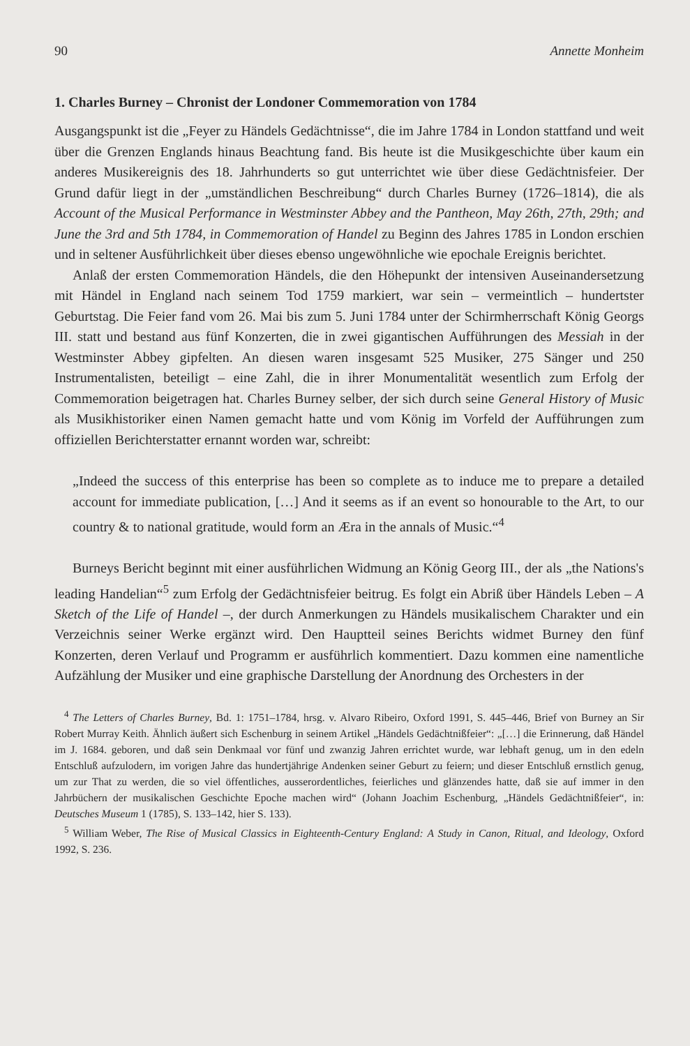90 Annette Monheim
1. Charles Burney – Chronist der Londoner Commemoration von 1784
Ausgangspunkt ist die „Feyer zu Händels Gedächtnisse“, die im Jahre 1784 in London stattfand und weit über die Grenzen Englands hinaus Beachtung fand. Bis heute ist die Musikgeschichte über kaum ein anderes Musikereignis des 18. Jahrhunderts so gut unterrichtet wie über diese Gedächtnisfeier. Der Grund dafür liegt in der „umständlichen Beschreibung“ durch Charles Burney (1726–1814), die als Account of the Musical Performance in Westminster Abbey and the Pantheon, May 26th, 27th, 29th; and June the 3rd and 5th 1784, in Commemoration of Handel zu Beginn des Jahres 1785 in London erschien und in seltener Ausführlichkeit über dieses ebenso ungewöhnliche wie epochale Ereignis berichtet.
Anlaß der ersten Commemoration Händels, die den Höhepunkt der intensiven Auseinandersetzung mit Händel in England nach seinem Tod 1759 markiert, war sein – vermeintlich – hundertster Geburtstag. Die Feier fand vom 26. Mai bis zum 5. Juni 1784 unter der Schirmherrschaft König Georgs III. statt und bestand aus fünf Konzerten, die in zwei gigantischen Aufführungen des Messiah in der Westminster Abbey gipfelten. An diesen waren insgesamt 525 Musiker, 275 Sänger und 250 Instrumentalisten, beteiligt – eine Zahl, die in ihrer Monumentalität wesentlich zum Erfolg der Commemoration beigetragen hat. Charles Burney selber, der sich durch seine General History of Music als Musikhistoriker einen Namen gemacht hatte und vom König im Vorfeld der Aufführungen zum offiziellen Berichterstatter ernannt worden war, schreibt:
„Indeed the success of this enterprise has been so complete as to induce me to prepare a detailed account for immediate publication, […] And it seems as if an event so honourable to the Art, to our country & to national gratitude, would form an Æra in the annals of Music.“<sup>4</sup>
Burneys Bericht beginnt mit einer ausführlichen Widmung an König Georg III., der als „the Nations's leading Handelian“<sup>5</sup> zum Erfolg der Gedächtnisfeier beitrug. Es folgt ein Abriß über Händels Leben – A Sketch of the Life of Handel –, der durch Anmerkungen zu Händels musikalischem Charakter und ein Verzeichnis seiner Werke ergänzt wird. Den Hauptteil seines Berichts widmet Burney den fünf Konzerten, deren Verlauf und Programm er ausführlich kommentiert. Dazu kommen eine namentliche Aufzählung der Musiker und eine graphische Darstellung der Anordnung des Orchesters in der
<sup>4</sup> The Letters of Charles Burney, Bd. 1: 1751–1784, hrsg. v. Alvaro Ribeiro, Oxford 1991, S. 445–446, Brief von Burney an Sir Robert Murray Keith. Ähnlich äußert sich Eschenburg in seinem Artikel „Händels Gedächtnißfeier“: „[…] die Erinnerung, daß Händel im J. 1684. geboren, und daß sein Denkmaal vor fünf und zwanzig Jahren errichtet wurde, war lebhaft genug, um in den edeln Entschluß aufzulodern, im vorigen Jahre das hundertjährige Andenken seiner Geburt zu feiern; und dieser Entschluß ernstlich genug, um zur That zu werden, die so viel öffentliches, ausserordentliches, feierliches und glänzendes hatte, daß sie auf immer in den Jahrbüchern der musikalischen Geschichte Epoche machen wird“ (Johann Joachim Eschenburg, „Händels Gedächtnißfeier“, in: Deutsches Museum 1 (1785), S. 133–142, hier S. 133).
<sup>5</sup> William Weber, The Rise of Musical Classics in Eighteenth-Century England: A Study in Canon, Ritual, and Ideology, Oxford 1992, S. 236.